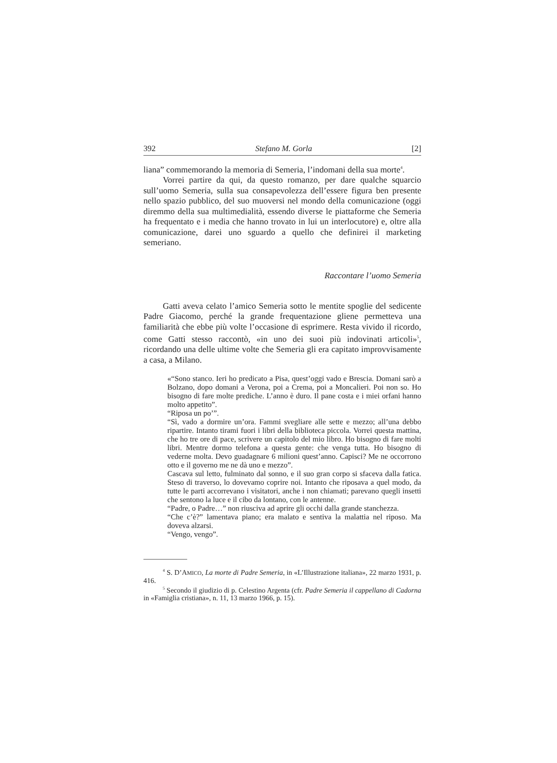392 Stefano M. Gorla [2]
liana” commemorando la memoria di Semeria, l’indomani della sua morte<sup>4</sup>.
Vorrei partire da qui, da questo romanzo, per dare qualche squarcio sull’uomo Semeria, sulla sua consapevolezza dell’essere figura ben presente nello spazio pubblico, del suo muoversi nel mondo della comunicazione (oggi diremmo della sua multimedialità, essendo diverse le piattaforme che Semeria ha frequentato e i media che hanno trovato in lui un interlocutore) e, oltre alla comunicazione, darei uno sguardo a quello che definirei il marketing semeriano.
Raccontare l’uomo Semeria
Gatti aveva celato l’amico Semeria sotto le mentite spoglie del sedicente Padre Giacomo, perché la grande frequentazione gliene permetteva una familiarità che ebbe più volte l’occasione di esprimere. Resta vivido il ricordo, come Gatti stesso raccontò, «in uno dei suoi più indovinati articoli»<sup>5</sup>, ricordando una delle ultime volte che Semeria gli era capitato improvvisamente a casa, a Milano.
«“Sono stanco. Ieri ho predicato a Pisa, quest’oggi vado e Brescia. Domani sarò a Bolzano, dopo domani a Verona, poi a Crema, poi a Moncalieri. Poi non so. Ho bisogno di fare molte prediche. L’anno è duro. Il pane costa e i miei orfani hanno molto appetito”.
“Riposa un po’”.
“Sì, vado a dormire un’ora. Fammi svegliare alle sette e mezzo; all’una debbo ripartire. Intanto tirami fuori i libri della biblioteca piccola. Vorrei questa mattina, che ho tre ore di pace, scrivere un capitolo del mio libro. Ho bisogno di fare molti libri. Mentre dormo telefona a questa gente: che venga tutta. Ho bisogno di vederne molta. Devo guadagnare 6 milioni quest’anno. Capisci? Me ne occorrono otto e il governo me ne dà uno e mezzo”.
Cascava sul letto, fulminato dal sonno, e il suo gran corpo si sfaceva dalla fatica. Steso di traverso, lo dovevamo coprire noi. Intanto che riposava a quel modo, da tutte le parti accorrevano i visitatori, anche i non chiamati; parevano quegli insetti che sentono la luce e il cibo da lontano, con le antenne.
“Padre, o Padre…” non riusciva ad aprire gli occhi dalla grande stanchezza.
“Che c’è?” lamentava piano; era malato e sentiva la malattia nel riposo. Ma doveva alzarsi.
“Vengo, vengo”.
<sup>4</sup> S. D’AMICO, La morte di Padre Semeria, in «L’Illustrazione italiana», 22 marzo 1931, p. 416.
<sup>5</sup> Secondo il giudizio di p. Celestino Argenta (cfr. Padre Semeria il cappellano di Cadorna in «Famiglia cristiana», n. 11, 13 marzo 1966, p. 15).